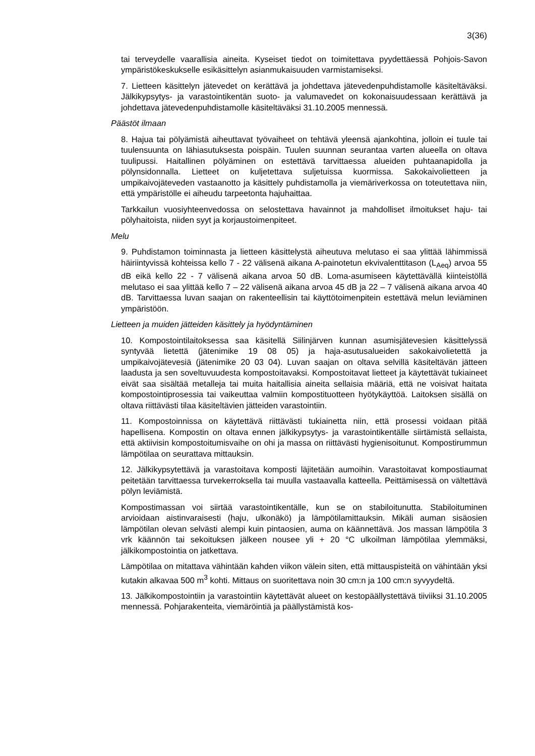3(36)
tai terveydelle vaarallisia aineita. Kyseiset tiedot on toimitettava pyydettäessä Pohjois-Savon ympäristökeskukselle esikäsittelyn asianmukaisuuden varmistamiseksi.
7. Lietteen käsittelyn jätevedet on kerättävä ja johdettava jätevedenpuhdistamolle käsiteltäväksi. Jälkikypsytys- ja varastointikentän suoto- ja valumavedet on kokonaisuudessaan kerättävä ja johdettava jätevedenpuhdistamolle käsiteltäväksi 31.10.2005 mennessä.
Päästöt ilmaan
8. Hajua tai pölyämistä aiheuttavat työvaiheet on tehtävä yleensä ajankohtina, jolloin ei tuule tai tuulensuunta on lähiasutuksesta poispäin. Tuulen suunnan seurantaa varten alueella on oltava tuulipussi. Haitallinen pölyäminen on estettävä tarvittaessa alueiden puhtaanapidolla ja pölynsidonnalla. Lietteet on kuljetettava suljetuissa kuormissa. Sakokaivolietteen ja umpikaivojäteveden vastaanotto ja käsittely puhdistamolla ja viemäriverkossa on toteutettava niin, että ympäristölle ei aiheudu tarpeetonta hajuhaittaa.
Tarkkailun vuosiyhteenvedossa on selostettava havainnot ja mahdolliset ilmoitukset haju- tai pölyhaitoista, niiden syyt ja korjaustoimenpiteet.
Melu
9. Puhdistamon toiminnasta ja lietteen käsittelystä aiheutuva melutaso ei saa ylittää lähimmissä häiriintyvissä kohteissa kello 7 - 22 välisenä aikana A-painotetun ekvivalenttitason (L<sub>Aeq</sub>) arvoa 55 dB eikä kello 22 - 7 välisenä aikana arvoa 50 dB. Loma-asumiseen käytettävällä kiinteistöllä melutaso ei saa ylittää kello 7 – 22 välisenä aikana arvoa 45 dB ja 22 – 7 välisenä aikana arvoa 40 dB. Tarvittaessa luvan saajan on rakenteellisin tai käyttötoimenpitein estettävä melun leviäminen ympäristöön.
Lietteen ja muiden jätteiden käsittely ja hyödyntäminen
10. Kompostointilaitoksessa saa käsitellä Siilinjärven kunnan asumisjätevesien käsittelyssä syntyvää lietettä (jätenimike 19 08 05) ja haja-asutusalueiden sakokaivolietettä ja umpikaivojätevesiä (jätenimike 20 03 04). Luvan saajan on oltava selvillä käsiteltävän jätteen laadusta ja sen soveltuvuudesta kompostoitavaksi. Kompostoitavat lietteet ja käytettävät tukiaineet eivät saa sisältää metalleja tai muita haitallisia aineita sellaisia määriä, että ne voisivat haitata kompostointiprosessia tai vaikeuttaa valmiin kompostituotteen hyötykäyttöä. Laitoksen sisällä on oltava riittävästi tilaa käsiteltävien jätteiden varastointiin.
11. Kompostoinnissa on käytettävä riittävästi tukiainetta niin, että prosessi voidaan pitää hapellisena. Kompostin on oltava ennen jälkikypsytys- ja varastointikentälle siirtämistä sellaista, että aktiivisin kompostoitumisvaihe on ohi ja massa on riittävästi hygienisoitunut. Kompostirummun lämpötilaa on seurattava mittauksin.
12. Jälkikypsytettävä ja varastoitava komposti läjitetään aumoihin. Varastoitavat kompostiaumat peitetään tarvittaessa turvekerroksella tai muulla vastaavalla katteella. Peittämisessä on vältettävä pölyn leviämistä.
Kompostimassan voi siirtää varastointikentälle, kun se on stabiloitunutta. Stabiloituminen arvioidaan aistinvaraisesti (haju, ulkonäkö) ja lämpötilamittauksin. Mikäli auman sisäosien lämpötilan olevan selvästi alempi kuin pintaosien, auma on käännettävä. Jos massan lämpötila 3 vrk käännön tai sekoituksen jälkeen nousee yli + 20 °C ulkoilman lämpötilaa ylemmäksi, jälkikompostointia on jatkettava.
Lämpötilaa on mitattava vähintään kahden viikon välein siten, että mittauspisteitä on vähintään yksi kutakin alkavaa 500 m<sup>3</sup> kohti. Mittaus on suoritettava noin 30 cm:n ja 100 cm:n syvyydeltä.
13. Jälkikompostointiin ja varastointiin käytettävät alueet on kestopäällystettävä tiiviiksi 31.10.2005 mennessä. Pohjarakenteita, viemäröintiä ja päällystämistä kos-